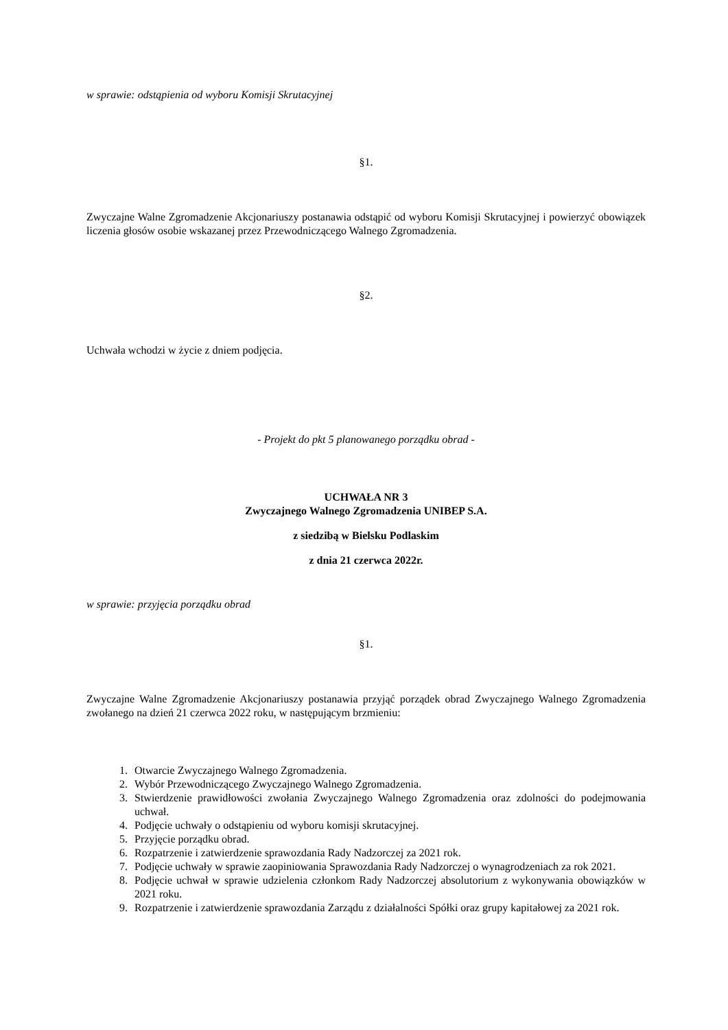w sprawie: odstąpienia od wyboru Komisji Skrutacyjnej
§1.
Zwyczajne Walne Zgromadzenie Akcjonariuszy postanawia odstąpić od wyboru Komisji Skrutacyjnej i powierzyć obowiązek liczenia głosów osobie wskazanej przez Przewodniczącego Walnego Zgromadzenia.
§2.
Uchwała wchodzi w życie z dniem podjęcia.
- Projekt do pkt 5 planowanego porządku obrad -
UCHWAŁA NR 3
Zwyczajnego Walnego Zgromadzenia UNIBEP S.A.
z siedzibą w Bielsku Podlaskim
z dnia 21 czerwca 2022r.
w sprawie: przyjęcia porządku obrad
§1.
Zwyczajne Walne Zgromadzenie Akcjonariuszy postanawia przyjąć porządek obrad Zwyczajnego Walnego Zgromadzenia zwołanego na dzień 21 czerwca 2022 roku, w następującym brzmieniu:
1. Otwarcie Zwyczajnego Walnego Zgromadzenia.
2. Wybór Przewodniczącego Zwyczajnego Walnego Zgromadzenia.
3. Stwierdzenie prawidłowości zwołania Zwyczajnego Walnego Zgromadzenia oraz zdolności do podejmowania uchwał.
4. Podjęcie uchwały o odstąpieniu od wyboru komisji skrutacyjnej.
5. Przyjęcie porządku obrad.
6. Rozpatrzenie i zatwierdzenie sprawozdania Rady Nadzorczej za 2021 rok.
7. Podjęcie uchwały w sprawie zaopiniowania Sprawozdania Rady Nadzorczej o wynagrodzeniach za rok 2021.
8. Podjęcie uchwał w sprawie udzielenia członkom Rady Nadzorczej absolutorium z wykonywania obowiązków w 2021 roku.
9. Rozpatrzenie i zatwierdzenie sprawozdania Zarządu z działalności Spółki oraz grupy kapitałowej za 2021 rok.